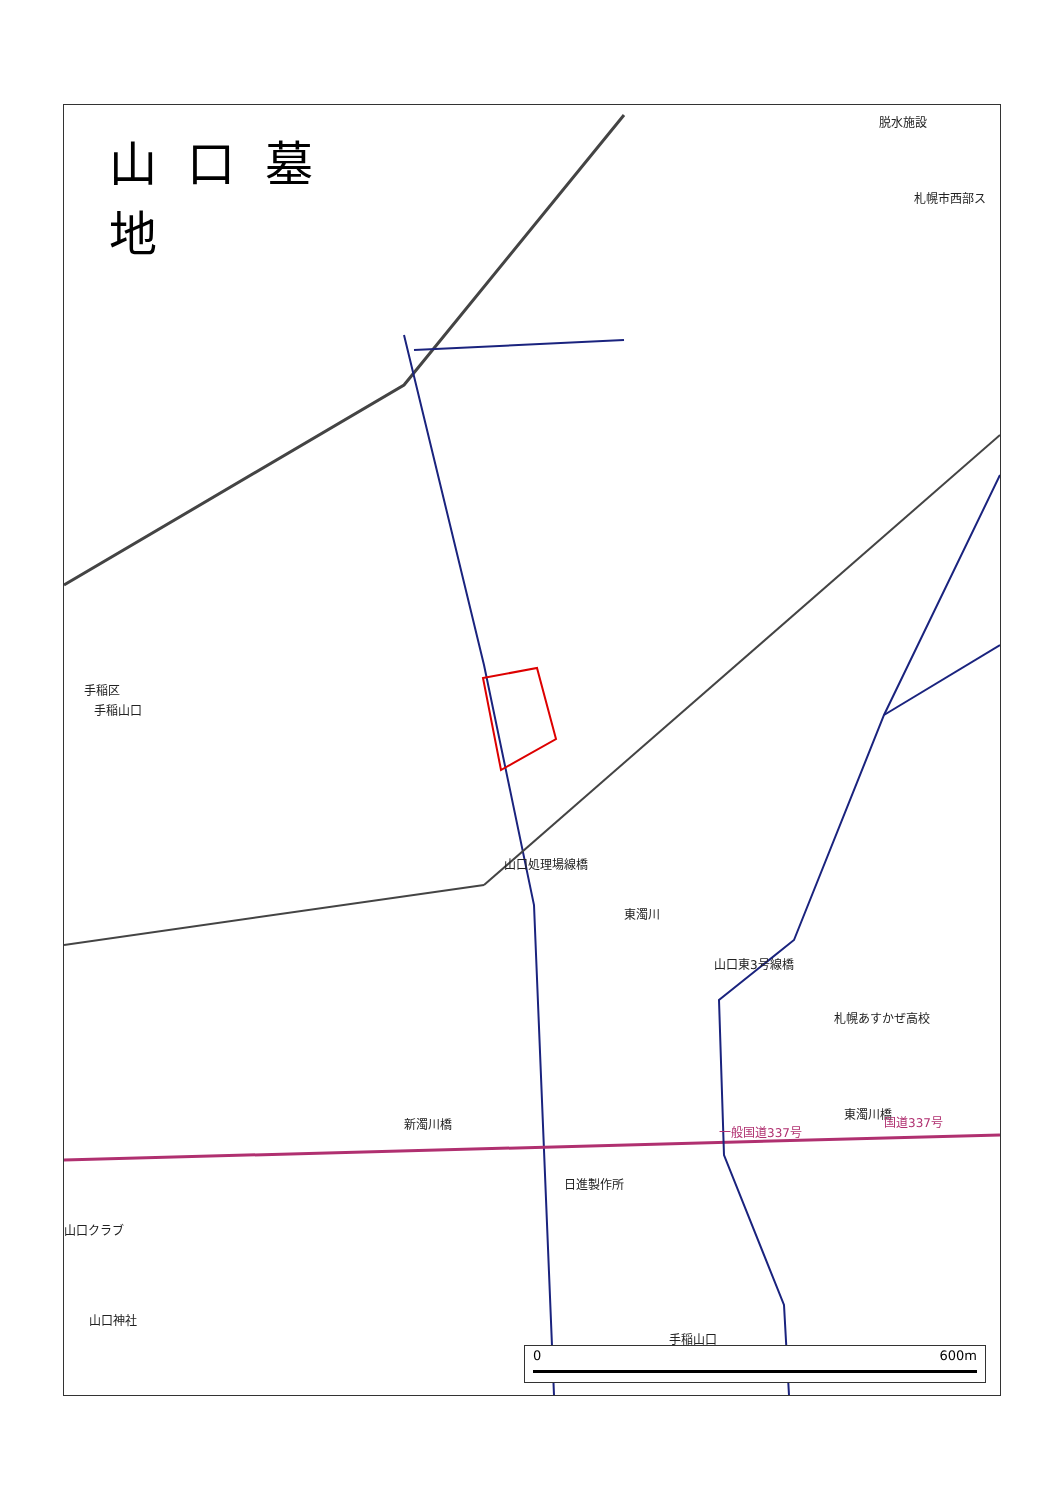山口墓地
脱水施設
札幌市西部ス
手稲区
手稲山口
山口東3号線橋
札幌あすかぜ高校
新濁川橋
東濁川橋
一般国道337号
国道337号
日進製作所
山口クラブ
山口神社
手稲山口
東濁川
山口処理場線橋
0 600m